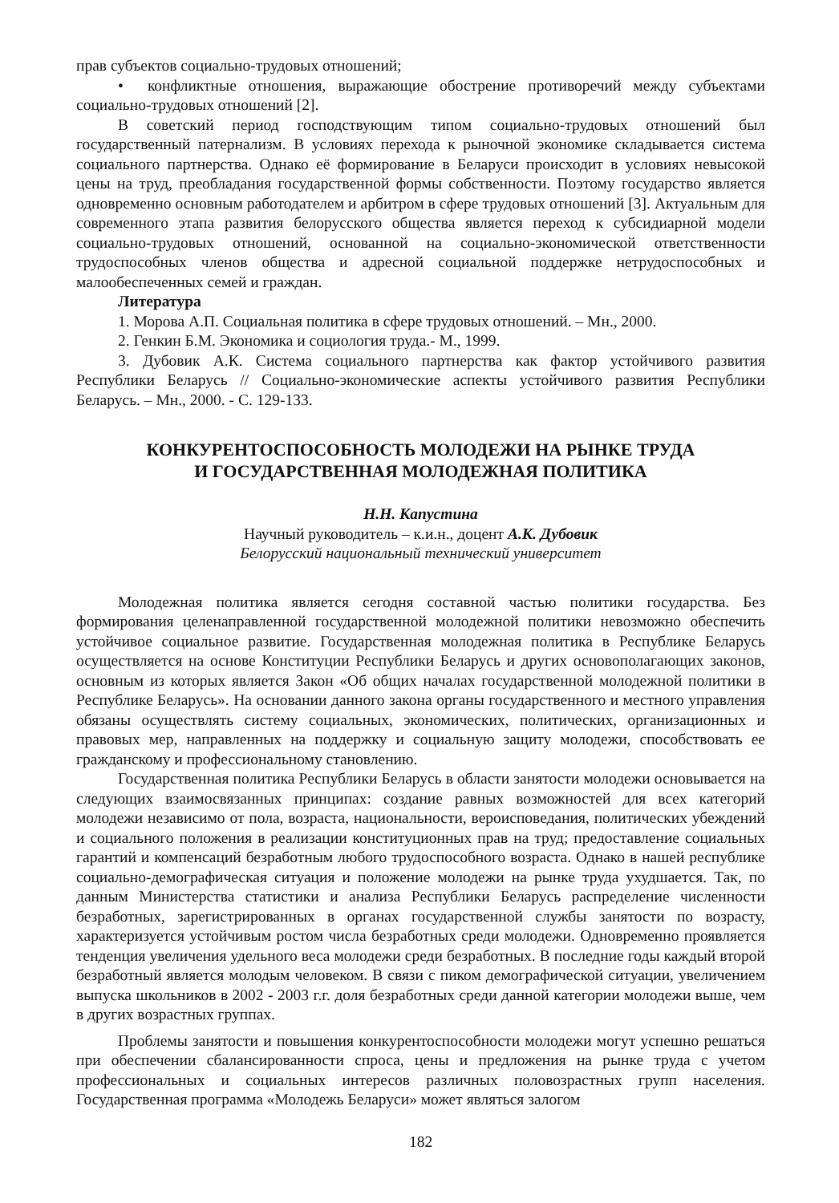прав субъектов социально-трудовых отношений;
• конфликтные отношения, выражающие обострение противоречий между субъектами социально-трудовых отношений [2].
В советский период господствующим типом социально-трудовых отношений был государственный патернализм. В условиях перехода к рыночной экономике складывается система социального партнерства. Однако её формирование в Беларуси происходит в условиях невысокой цены на труд, преобладания государственной формы собственности. Поэтому государство является одновременно основным работодателем и арбитром в сфере трудовых отношений [3]. Актуальным для современного этапа развития белорусского общества является переход к субсидиарной модели социально-трудовых отношений, основанной на социально-экономической ответственности трудоспособных членов общества и адресной социальной поддержке нетрудоспособных и малообеспеченных семей и граждан.
Литература
1. Морова А.П. Социальная политика в сфере трудовых отношений. – Мн., 2000.
2. Генкин Б.М. Экономика и социология труда.- М., 1999.
3. Дубовик А.К. Система социального партнерства как фактор устойчивого развития Республики Беларусь // Социально-экономические аспекты устойчивого развития Республики Беларусь. – Мн., 2000. - С. 129-133.
КОНКУРЕНТОСПОСОБНОСТЬ МОЛОДЕЖИ НА РЫНКЕ ТРУДА
И ГОСУДАРСТВЕННАЯ МОЛОДЕЖНАЯ ПОЛИТИКА
Н.Н. Капустина
Научный руководитель – к.и.н., доцент А.К. Дубовик
Белорусский национальный технический университет
Молодежная политика является сегодня составной частью политики государства. Без формирования целенаправленной государственной молодежной политики невозможно обеспечить устойчивое социальное развитие. Государственная молодежная политика в Республике Беларусь осуществляется на основе Конституции Республики Беларусь и других основополагающих законов, основным из которых является Закон «Об общих началах государственной молодежной политики в Республике Беларусь». На основании данного закона органы государственного и местного управления обязаны осуществлять систему социальных, экономических, политических, организационных и правовых мер, направленных на поддержку и социальную защиту молодежи, способствовать ее гражданскому и профессиональному становлению.
Государственная политика Республики Беларусь в области занятости молодежи основывается на следующих взаимосвязанных принципах: создание равных возможностей для всех категорий молодежи независимо от пола, возраста, национальности, вероисповедания, политических убеждений и социального положения в реализации конституционных прав на труд; предоставление социальных гарантий и компенсаций безработным любого трудоспособного возраста. Однако в нашей республике социально-демографическая ситуация и положение молодежи на рынке труда ухудшается. Так, по данным Министерства статистики и анализа Республики Беларусь распределение численности безработных, зарегистрированных в органах государственной службы занятости по возрасту, характеризуется устойчивым ростом числа безработных среди молодежи. Одновременно проявляется тенденция увеличения удельного веса молодежи среди безработных. В последние годы каждый второй безработный является молодым человеком. В связи с пиком демографической ситуации, увеличением выпуска школьников в 2002 - 2003 г.г. доля безработных среди данной категории молодежи выше, чем в других возрастных группах.
Проблемы занятости и повышения конкурентоспособности молодежи могут успешно решаться при обеспечении сбалансированности спроса, цены и предложения на рынке труда с учетом профессиональных и социальных интересов различных половозрастных групп населения. Государственная программа «Молодежь Беларуси» может являться залогом
182